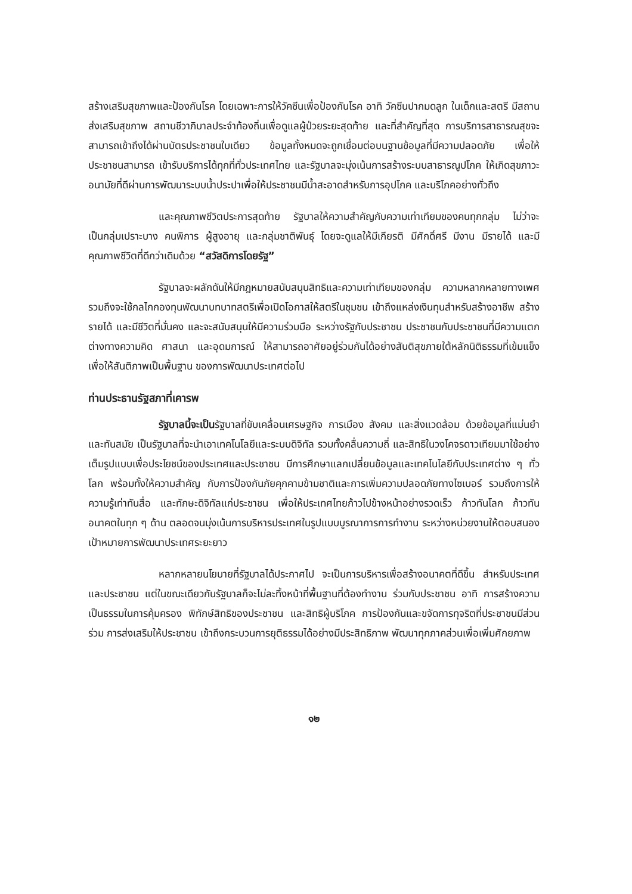สร้างเสริมสุขภาพและป้องกันโรค โดยเฉพาะการให้วัคซีนเพื่อป้องกันโรค อาทิ วัคซีนปากมดลูก ในเด็กและสตรี มีสถานส่งเสริมสุขภาพ สถานชีวาภิบาลประจำท้องถิ่นเพื่อดูแลผู้ป่วยระยะสุดท้าย และที่สำคัญที่สุด การบริการสาธารณสุขจะสามารถเข้าถึงได้ผ่านบัตรประชาชนใบเดียว ข้อมูลทั้งหมดจะถูกเชื่อมต่อบนฐานข้อมูลที่มีความปลอดภัย เพื่อให้ประชาชนสามารถ เข้ารับบริการได้ทุกที่ทั่วประเทศไทย และรัฐบาลจะมุ่งเน้นการสร้างระบบสาธารณูปโภค ให้เกิดสุขภาวะอนามัยที่ดีผ่านการพัฒนาระบบน้ำประปาเพื่อให้ประชาชนมีน้ำสะอาดสำหรับการอุปโภค และบริโภคอย่างทั่วถึง
และคุณภาพชีวิตประการสุดท้าย รัฐบาลให้ความสำคัญกับความเท่าเทียมของคนทุกกลุ่ม ไม่ว่าจะเป็นกลุ่มเปราะบาง คนพิการ ผู้สูงอายุ และกลุ่มชาติพันธุ์ โดยจะดูแลให้มีเกียรติ มีศักดิ์ศรี มีงาน มีรายได้ และมีคุณภาพชีวิตที่ดีกว่าเดิมด้วย “สวัสดิการโดยรัฐ”
รัฐบาลจะผลักดันให้มีกฎหมายสนับสนุนสิทธิและความเท่าเทียมของกลุ่ม ความหลากหลายทางเพศ รวมถึงจะใช้กลไกกองทุนพัฒนาบทบาทสตรีเพื่อเปิดโอกาสให้สตรีในชุมชน เข้าถึงแหล่งเงินทุนสำหรับสร้างอาชีพ สร้างรายได้ และมีชีวิตที่มั่นคง และจะสนับสนุนให้มีความร่วมมือ ระหว่างรัฐกับประชาชน ประชาชนกับประชาชนที่มีความแตกต่างทางความคิด ศาสนา และอุดมการณ์ ให้สามารถอาศัยอยู่ร่วมกันได้อย่างสันติสุขภายใต้หลักนิติธรรมที่เข้มแข็ง เพื่อให้สันติภาพเป็นพื้นฐาน ของการพัฒนาประเทศต่อไป
ท่านประธานรัฐสภาที่เคารพ
รัฐบาลนี้จะเป็นรัฐบาลที่ขับเคลื่อนเศรษฐกิจ การเมือง สังคม และสิ่งแวดล้อม ด้วยข้อมูลที่แม่นยำและทันสมัย เป็นรัฐบาลที่จะนำเอาเทคโนโลยีและระบบดิจิทัล รวมทั้งคลื่นความถี่ และสิทธิในวงโคจรดาวเทียมมาใช้อย่างเต็มรูปแบบเพื่อประโยชน์ของประเทศและประชาชน มีการศึกษาแลกเปลี่ยนข้อมูลและเทคโนโลยีกับประเทศต่าง ๆ ทั่วโลก พร้อมทั้งให้ความสำคัญ กับการป้องกันภัยคุกคามข้ามชาติและการเพิ่มความปลอดภัยทางไซเบอร์ รวมถึงการให้ความรู้เท่าทันสื่อ และทักษะดิจิทัลแก่ประชาชน เพื่อให้ประเทศไทยก้าวไปข้างหน้าอย่างรวดเร็ว ก้าวทันโลก ก้าวทันอนาคตในทุก ๆ ด้าน ตลอดจนมุ่งเน้นการบริหารประเทศในรูปแบบบูรณาการการทำงาน ระหว่างหน่วยงานให้ตอบสนองเป้าหมายการพัฒนาประเทศระยะยาว
หลากหลายนโยบายที่รัฐบาลได้ประกาศไป จะเป็นการบริหารเพื่อสร้างอนาคตที่ดีขึ้น สำหรับประเทศและประชาชน แต่ในขณะเดียวกันรัฐบาลก็จะไม่ละทิ้งหน้าที่พื้นฐานที่ต้องทำงาน ร่วมกับประชาชน อาทิ การสร้างความเป็นธรรมในการคุ้มครอง พิทักษ์สิทธิของประชาชน และสิทธิผู้บริโภค การป้องกันและขจัดการทุจริตที่ประชาชนมีส่วนร่วม การส่งเสริมให้ประชาชน เข้าถึงกระบวนการยุติธรรมได้อย่างมีประสิทธิภาพ พัฒนาทุกภาคส่วนเพื่อเพิ่มศักยภาพ
๑๒